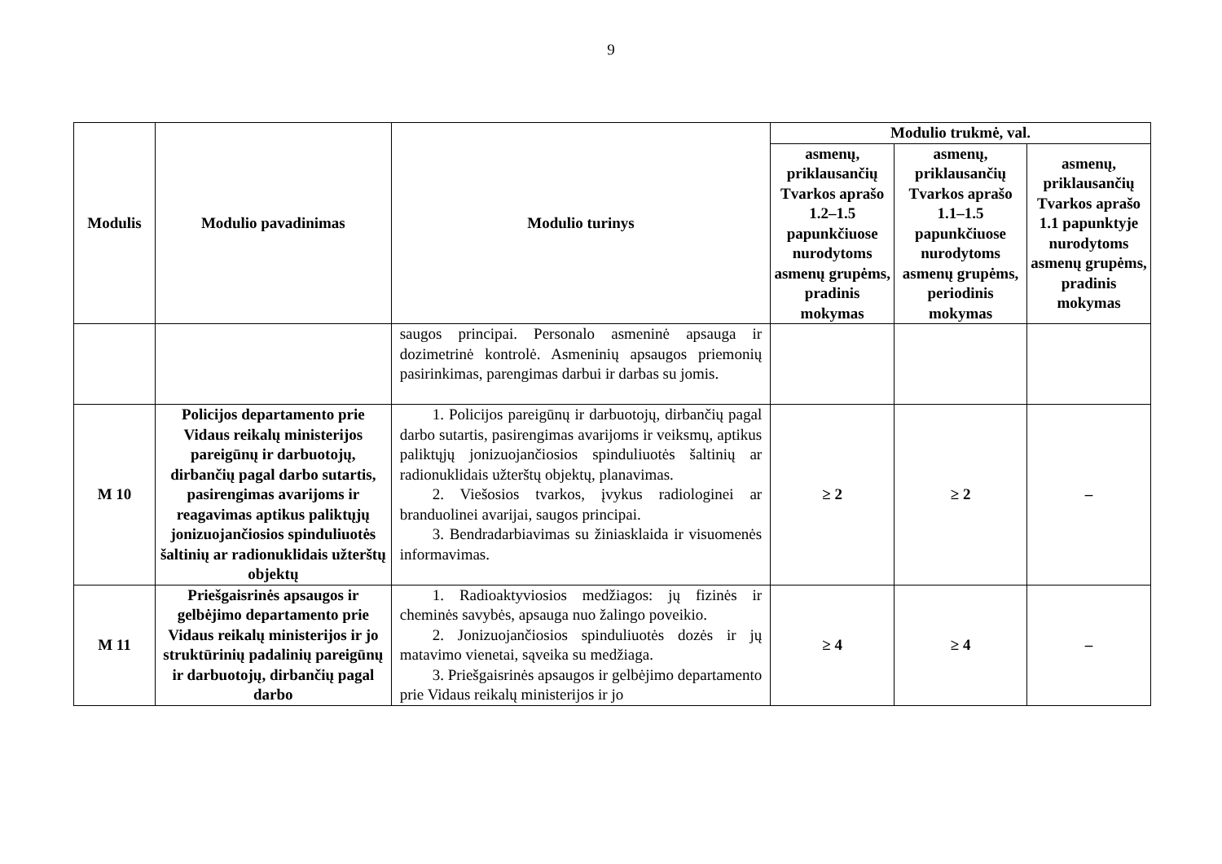9
| Modulis | Modulio pavadinimas | Modulio turinys | Modulio trukmė, val. | | |
| --- | --- | --- | --- | --- | --- |
| | | | asmenų, priklausančių Tvarkos aprašo 1.2–1.5 papunkčiuose nurodytoms asmenų grupėms, pradinis mokymas | asmenų, priklausančių Tvarkos aprašo 1.1–1.5 papunkčiuose nurodytoms asmenų grupėms, periodinis mokymas | asmenų, priklausančių Tvarkos aprašo 1.1 papunktyje nurodytoms asmenų grupėms, pradinis mokymas |
| | | saugos principai. Personalo asmeninė apsauga ir dozimetrinė kontrolė. Asmeninių apsaugos priemonių pasirinkimas, parengimas darbui ir darbas su jomis. | | | |
| M 10 | Policijos departamento prie Vidaus reikalų ministerijos pareigūnų ir darbuotojų, dirbančių pagal darbo sutartis, pasirengimas avarijoms ir reagavimas aptikus paliktųjų jonizuojančiosios spinduliuotės šaltinių ar radionuklidais užterštų objektų | 1. Policijos pareigūnų ir darbuotojų, dirbančių pagal darbo sutartis, pasirengimas avarijoms ir veiksmų, aptikus paliktųjų jonizuojančiosios spinduliuotės šaltinių ar radionuklidais užterštų objektų, planavimas. 2. Viešosios tvarkos, įvykus radiologinei ar branduolinei avarijai, saugos principai. 3. Bendradarbiavimas su žiniasklaida ir visuomenės informavimas. | ≥ 2 | ≥ 2 | – |
| M 11 | Priešgaisrinės apsaugos ir gelbėjimo departamento prie Vidaus reikalų ministerijos ir jo struktūrinių padalinių pareigūnų ir darbuotojų, dirbančių pagal darbo | 1. Radioaktyviosios medžiagos: jų fizinės ir cheminės savybės, apsauga nuo žalingo poveikio. 2. Jonizuojančiosios spinduliuotės dozės ir jų matavimo vienetai, sąveika su medžiaga. 3. Priešgaisrinės apsaugos ir gelbėjimo departamento prie Vidaus reikalų ministerijos ir jo | ≥ 4 | ≥ 4 | – |